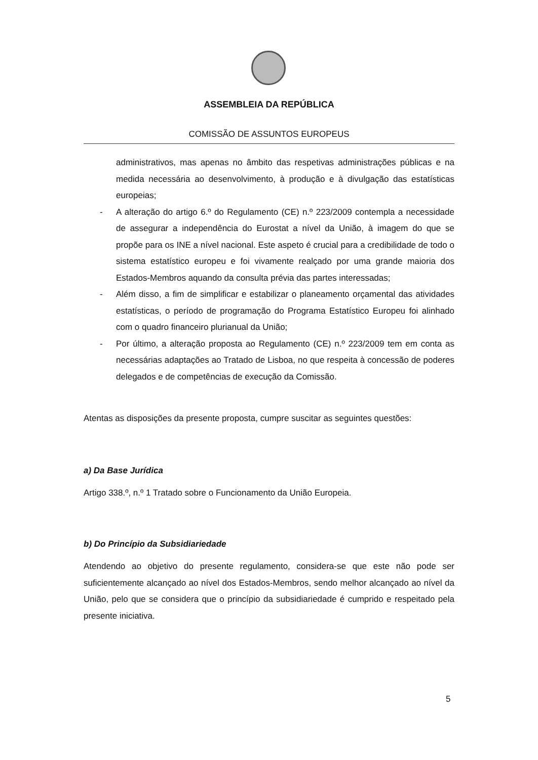ASSEMBLEIA DA REPÚBLICA
COMISSÃO DE ASSUNTOS EUROPEUS
administrativos, mas apenas no âmbito das respetivas administrações públicas e na medida necessária ao desenvolvimento, à produção e à divulgação das estatísticas europeias;
- A alteração do artigo 6.º do Regulamento (CE) n.º 223/2009 contempla a necessidade de assegurar a independência do Eurostat a nível da União, à imagem do que se propõe para os INE a nível nacional. Este aspeto é crucial para a credibilidade de todo o sistema estatístico europeu e foi vivamente realçado por uma grande maioria dos Estados-Membros aquando da consulta prévia das partes interessadas;
- Além disso, a fim de simplificar e estabilizar o planeamento orçamental das atividades estatísticas, o período de programação do Programa Estatístico Europeu foi alinhado com o quadro financeiro plurianual da União;
- Por último, a alteração proposta ao Regulamento (CE) n.º 223/2009 tem em conta as necessárias adaptações ao Tratado de Lisboa, no que respeita à concessão de poderes delegados e de competências de execução da Comissão.
Atentas as disposições da presente proposta, cumpre suscitar as seguintes questões:
a) Da Base Jurídica
Artigo 338.º, n.º 1 Tratado sobre o Funcionamento da União Europeia.
b) Do Princípio da Subsidiariedade
Atendendo ao objetivo do presente regulamento, considera-se que este não pode ser suficientemente alcançado ao nível dos Estados-Membros, sendo melhor alcançado ao nível da União, pelo que se considera que o princípio da subsidiariedade é cumprido e respeitado pela presente iniciativa.
5